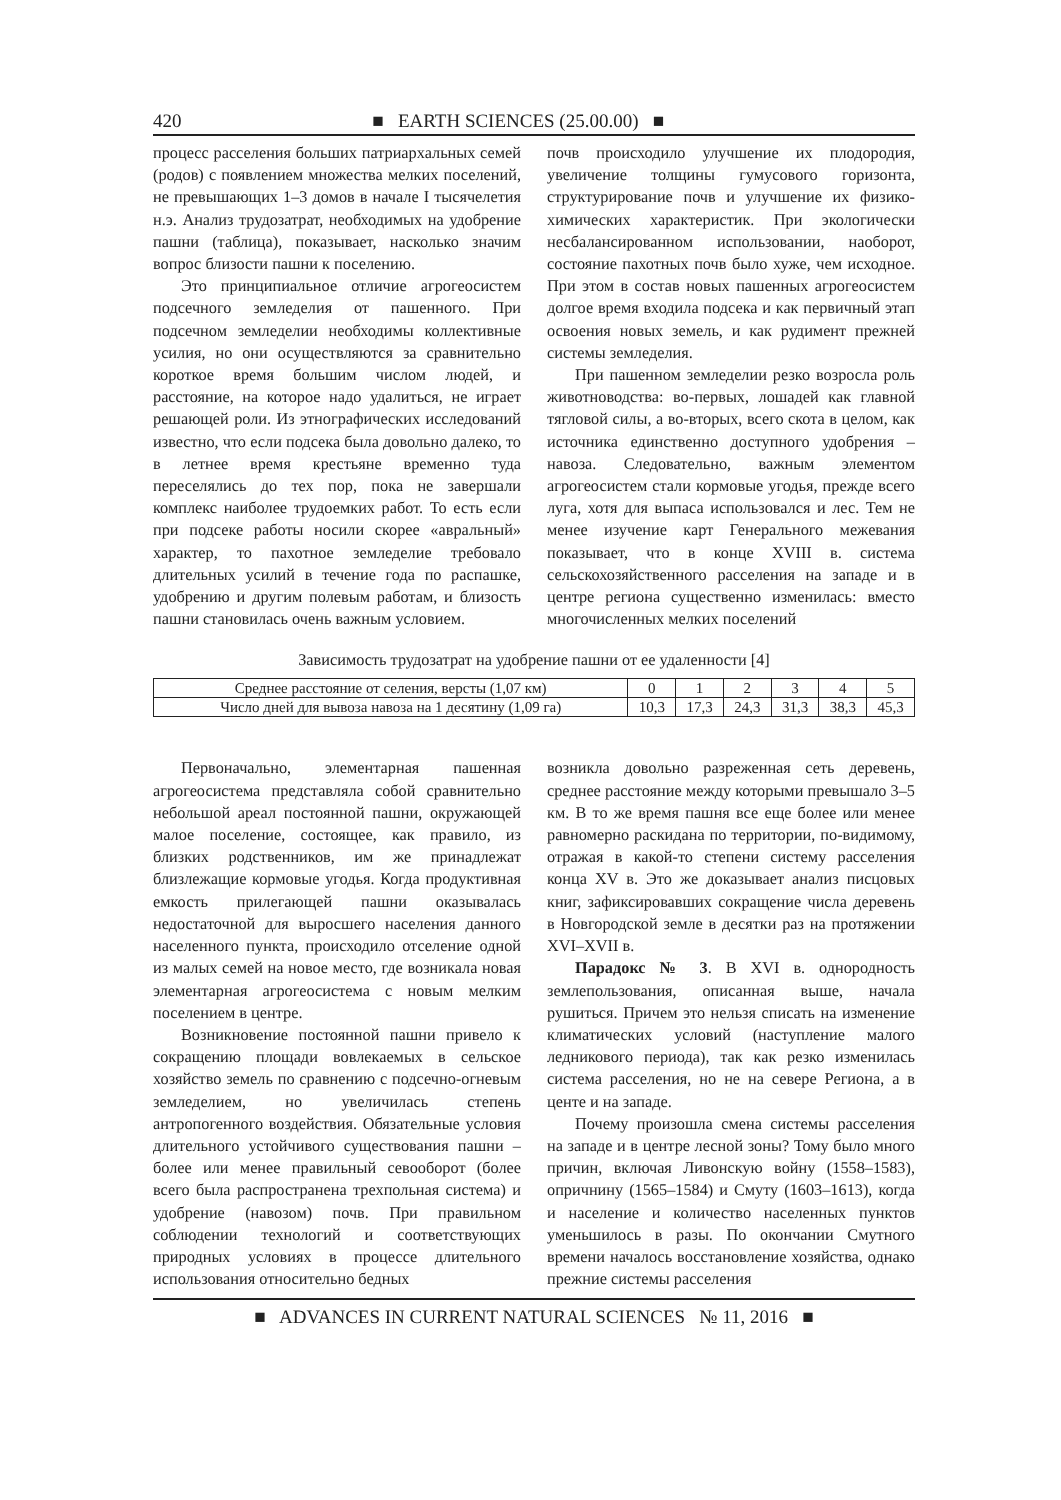420 ■ EARTH SCIENCES (25.00.00) ■
процесс расселения больших патриархальных семей (родов) с появлением множества мелких поселений, не превышающих 1–3 домов в начале I тысячелетия н.э. Анализ трудозатрат, необходимых на удобрение пашни (таблица), показывает, насколько значим вопрос близости пашни к поселению.
Это принципиальное отличие агрогеосистем подсечного земледелия от пашенного. При подсечном земледелии необходимы коллективные усилия, но они осуществляются за сравнительно короткое время большим числом людей, и расстояние, на которое надо удалиться, не играет решающей роли. Из этнографических исследований известно, что если подсека была довольно далеко, то в летнее время крестьяне временно туда переселялись до тех пор, пока не завершали комплекс наиболее трудоемких работ. То есть если при подсеке работы носили скорее «авральный» характер, то пахотное земледелие требовало длительных усилий в течение года по распашке, удобрению и другим полевым работам, и близость пашни становилась очень важным условием.
почв происходило улучшение их плодородия, увеличение толщины гумусового горизонта, структурирование почв и улучшение их физико-химических характеристик. При экологически несбалансированном использовании, наоборот, состояние пахотных почв было хуже, чем исходное. При этом в состав новых пашенных агрогеосистем долгое время входила подсека и как первичный этап освоения новых земель, и как рудимент прежней системы земледелия.
При пашенном земледелии резко возросла роль животноводства: во-первых, лошадей как главной тягловой силы, а во-вторых, всего скота в целом, как источника единственно доступного удобрения – навоза. Следовательно, важным элементом агрогеосистем стали кормовые угодья, прежде всего луга, хотя для выпаса использовался и лес. Тем не менее изучение карт Генерального межевания показывает, что в конце XVIII в. система сельскохозяйственного расселения на западе и в центре региона существенно изменилась: вместо многочисленных мелких поселений
Зависимость трудозатрат на удобрение пашни от ее удаленности [4]
| Среднее расстояние от селения, версты (1,07 км) | 0 | 1 | 2 | 3 | 4 | 5 |
| Число дней для вывоза навоза на 1 десятину (1,09 га) | 10,3 | 17,3 | 24,3 | 31,3 | 38,3 | 45,3 |
Первоначально, элементарная пашенная агрогеосистема представляла собой сравнительно небольшой ареал постоянной пашни, окружающей малое поселение, состоящее, как правило, из близких родственников, им же принадлежат близлежащие кормовые угодья. Когда продуктивная емкость прилегающей пашни оказывалась недостаточной для выросшего населения данного населенного пункта, происходило отселение одной из малых семей на новое место, где возникала новая элементарная агрогеосистема с новым мелким поселением в центре.
Возникновение постоянной пашни привело к сокращению площади вовлекаемых в сельское хозяйство земель по сравнению с подсечно-огневым земледелием, но увеличилась степень антропогенного воздействия. Обязательные условия длительного устойчивого существования пашни – более или менее правильный севооборот (более всего была распространена трехпольная система) и удобрение (навозом) почв. При правильном соблюдении технологий и соответствующих природных условиях в процессе длительного использования относительно бедных
возникла довольно разреженная сеть деревень, среднее расстояние между которыми превышало 3–5 км. В то же время пашня все еще более или менее равномерно раскидана по территории, по-видимому, отражая в какой-то степени систему расселения конца XV в. Это же доказывает анализ писцовых книг, зафиксировавших сокращение числа деревень в Новгородской земле в десятки раз на протяжении XVI–XVII в.
Парадокс № 3. В XVI в. однородность землепользования, описанная выше, начала рушиться. Причем это нельзя списать на изменение климатических условий (наступление малого ледникового периода), так как резко изменилась система расселения, но не на севере Региона, а в центе и на западе.
Почему произошла смена системы расселения на западе и в центре лесной зоны? Тому было много причин, включая Ливонскую войну (1558–1583), опричнину (1565–1584) и Смуту (1603–1613), когда и население и количество населенных пунктов уменьшилось в разы. По окончании Смутного времени началось восстановление хозяйства, однако прежние системы расселения
■ ADVANCES IN CURRENT NATURAL SCIENCES № 11, 2016 ■